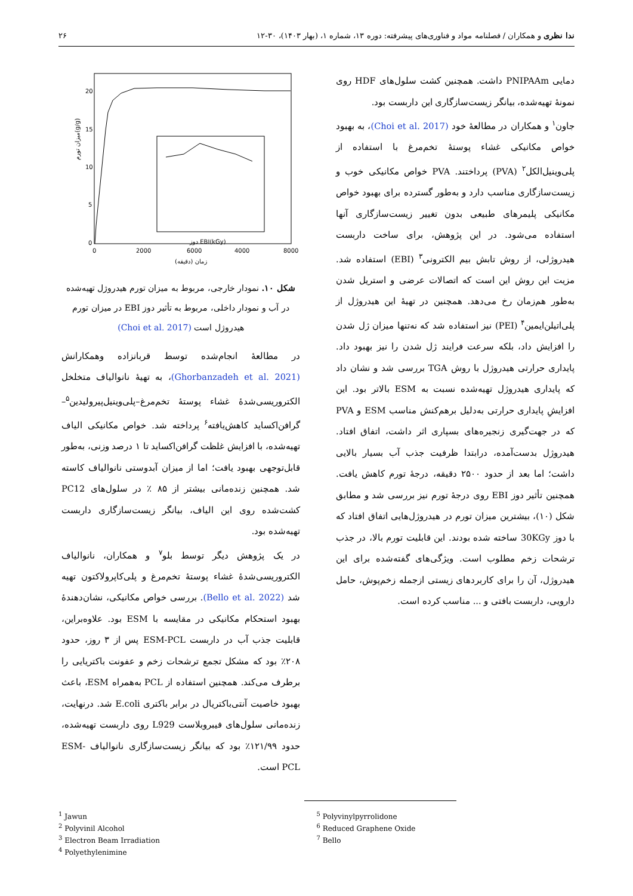ندا نظری و همکاران / فصلنامه مواد و فناوری‌های پیشرفته: دوره ۱۳، شماره ۱، (بهار ۱۴۰۳)، ۳۰-۱۲ ۲۶
دمایی PNIPAAm داشت. همچنین کشت سلول‌های HDF روی نمونهٔ تهیه‌شده، بیانگر زیست‌سازگاری این داربست بود.
جاون<sup>۱</sup> و همکاران در مطالعهٔ خود (Choi et al. 2017)، به بهبود خواص مکانیکی غشاء پوستهٔ تخم‌مرغ با استفاده از پلی‌وینیل‌الکل<sup>۲</sup> (PVA) پرداختند. PVA خواص مکانیکی خوب و زیست‌سازگاری مناسب دارد و به‌طور گسترده برای بهبود خواص مکانیکی پلیمرهای طبیعی بدون تغییر زیست‌سازگاری آنها استفاده می‌شود. در این پژوهش، برای ساخت داربست هیدروژلی، از روش تابش بیم الکترونی<sup>۳</sup> (EBI) استفاده شد. مزیت این روش این است که اتصالات عرضی و استریل شدن به‌طور هم‌زمان رخ می‌دهد. همچنین در تهیهٔ این هیدروژل از پلی‌اتیلن‌ایمین<sup>۴</sup> (PEI) نیز استفاده شد که نه‌تنها میزان ژل شدن را افزایش داد، بلکه سرعت فرایند ژل شدن را نیز بهبود داد. پایداری حرارتی هیدروژل با روش TGA بررسی شد و نشان داد که پایداری هیدروژل تهیه‌شده نسبت به ESM بالاتر بود. این افزایشِ پایداری حرارتی به‌دلیل برهم‌کنش مناسب ESM و PVA که در جهت‌گیری زنجیره‌های بسپاری اثر داشت، اتفاق افتاد. هیدروژل بدست‌آمده، درابتدا ظرفیت جذب آب بسیار بالایی داشت؛ اما بعد از حدود ۲۵۰۰ دقیقه، درجهٔ تورم کاهش یافت. همچنین تأثیر دوز EBI روی درجهٔ تورم نیز بررسی شد و مطابق شکل (۱۰)، بیشترین میزان تورم در هیدروژل‌هایی اتفاق افتاد که با دوز 30KGy ساخته شده بودند. این قابلیت تورم بالا، در جذب ترشحات زخم مطلوب است. ویژگی‌های گفته‌شده برای این هیدروژل، آن را برای کاربردهای زیستی ازجمله زخم‌پوش، حامل دارویی، داربست بافتی و ... مناسب کرده است.
20
15
10
5
0
0
2000
4000
6000
8000
زمان (دقیقه)
میزان تورم(g/g)
دوز EBI(kGy)
شکل ۱۰. نمودار خارجی، مربوط به میزان تورم هیدروژل تهیه‌شده در آب و نمودار داخلی، مربوط به تأثیر دوز EBI در میزان تورم هیدروژل است (Choi et al. 2017)
در مطالعهٔ انجام‌شده توسط قربانزاده وهمکارانش (Ghorbanzadeh et al. 2021)، به تهیهٔ نانوالیاف متخلخل الکتروریسی‌شدهٔ غشاء پوستهٔ تخم‌مرغ–پلی‌وینیل‌پیرولیدین<sup>۵</sup>–گرافن‌اکساید کاهش‌یافته<sup>۶</sup> پرداخته شد. خواص مکانیکی الیاف تهیه‌شده، با افزایش غلظت گرافن‌اکساید تا ۱ درصد وزنی، به‌طور قابل‌توجهی بهبود یافت؛ اما از میزان آبدوستی نانوالیاف کاسته شد. همچنین زنده‌مانی بیشتر از ۸۵ ٪ در سلول‌های PC12 کشت‌شده روی این الیاف، بیانگر زیست‌سازگاری داربست تهیه‌شده بود.
در یک پژوهش دیگر توسط بلو<sup>۷</sup> و همکاران، نانوالیاف الکتروریسی‌شدهٔ غشاء پوستهٔ تخم‌مرغ و پلی‌کاپرولاکتون تهیه شد (Bello et al. 2022). بررسی خواص مکانیکی، نشان‌دهندهٔ بهبود استحکام مکانیکی در مقایسه با ESM بود. علاوه‌براین، قابلیت جذب آب در داربست ESM-PCL پس از ۳ روز، حدود ۲۰۸٪ بود که مشکل تجمع ترشحات زخم و عفونت باکتریایی را برطرف می‌کند. همچنین استفاده از PCL به‌همراه ESM، باعث بهبود خاصیت آنتی‌باکتریال در برابر باکتری E.coli شد. درنهایت، زنده‌مانی سلول‌های فیبروبلاست L929 روی داربست تهیه‌شده، حدود ۱۲۱/۹۹٪ بود که بیانگر زیست‌سازگاری نانوالیاف ESM-PCL است.
<sup>1</sup> Jawun
<sup>2</sup> Polyvinil Alcohol
<sup>3</sup> Electron Beam Irradiation
<sup>4</sup> Polyethylenimine
<sup>5</sup> Polyvinylpyrrolidone
<sup>6</sup> Reduced Graphene Oxide
<sup>7</sup> Bello